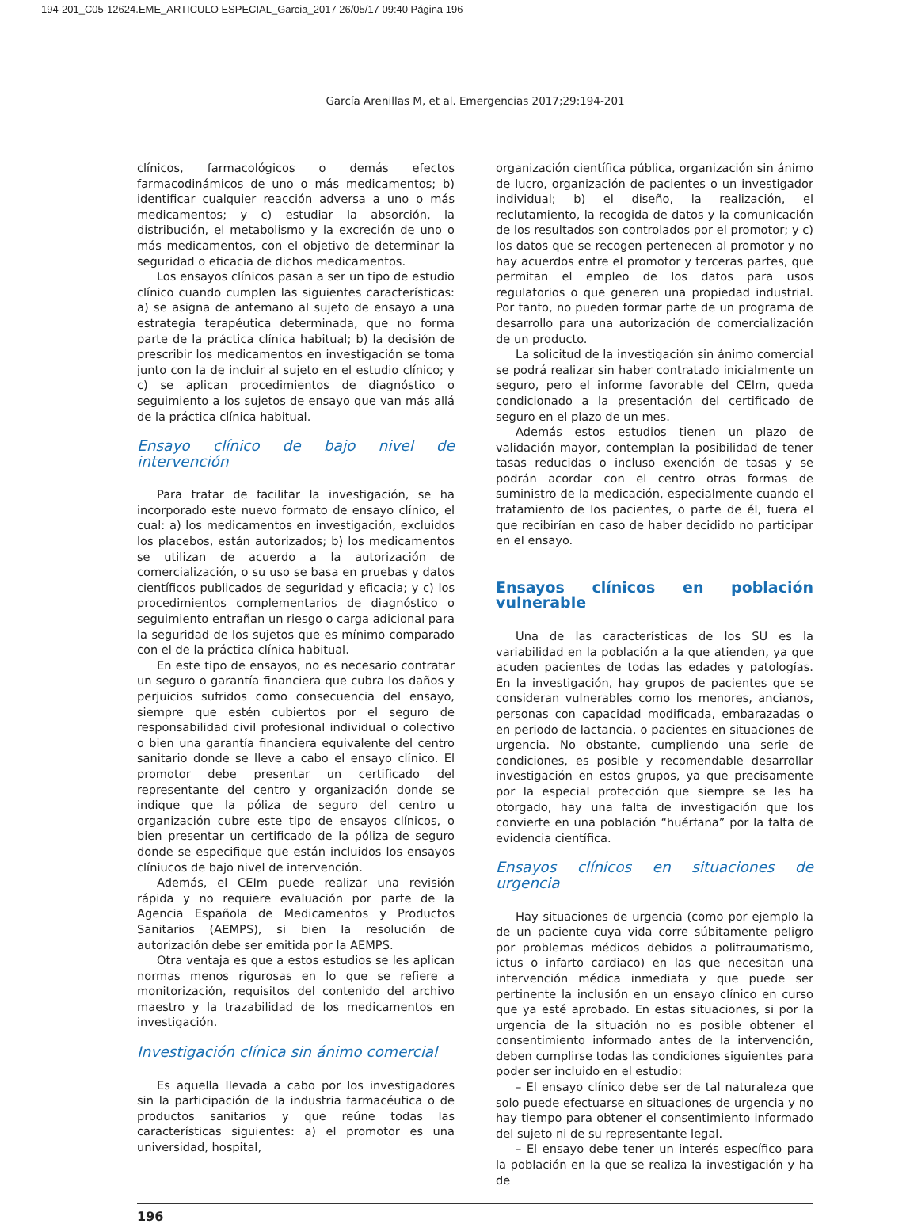194-201_C05-12624.EME_ARTICULO ESPECIAL_Garcia_2017 26/05/17 09:40 Página 196
García Arenillas M, et al. Emergencias 2017;29:194-201
clínicos, farmacológicos o demás efectos farmacodinámicos de uno o más medicamentos; b) identificar cualquier reacción adversa a uno o más medicamentos; y c) estudiar la absorción, la distribución, el metabolismo y la excreción de uno o más medicamentos, con el objetivo de determinar la seguridad o eficacia de dichos medicamentos.
Los ensayos clínicos pasan a ser un tipo de estudio clínico cuando cumplen las siguientes características: a) se asigna de antemano al sujeto de ensayo a una estrategia terapéutica determinada, que no forma parte de la práctica clínica habitual; b) la decisión de prescribir los medicamentos en investigación se toma junto con la de incluir al sujeto en el estudio clínico; y c) se aplican procedimientos de diagnóstico o seguimiento a los sujetos de ensayo que van más allá de la práctica clínica habitual.
Ensayo clínico de bajo nivel de intervención
Para tratar de facilitar la investigación, se ha incorporado este nuevo formato de ensayo clínico, el cual: a) los medicamentos en investigación, excluidos los placebos, están autorizados; b) los medicamentos se utilizan de acuerdo a la autorización de comercialización, o su uso se basa en pruebas y datos científicos publicados de seguridad y eficacia; y c) los procedimientos complementarios de diagnóstico o seguimiento entrañan un riesgo o carga adicional para la seguridad de los sujetos que es mínimo comparado con el de la práctica clínica habitual.
En este tipo de ensayos, no es necesario contratar un seguro o garantía financiera que cubra los daños y perjuicios sufridos como consecuencia del ensayo, siempre que estén cubiertos por el seguro de responsabilidad civil profesional individual o colectivo o bien una garantía financiera equivalente del centro sanitario donde se lleve a cabo el ensayo clínico. El promotor debe presentar un certificado del representante del centro y organización donde se indique que la póliza de seguro del centro u organización cubre este tipo de ensayos clínicos, o bien presentar un certificado de la póliza de seguro donde se especifique que están incluidos los ensayos clíniucos de bajo nivel de intervención.
Además, el CEIm puede realizar una revisión rápida y no requiere evaluación por parte de la Agencia Española de Medicamentos y Productos Sanitarios (AEMPS), si bien la resolución de autorización debe ser emitida por la AEMPS.
Otra ventaja es que a estos estudios se les aplican normas menos rigurosas en lo que se refiere a monitorización, requisitos del contenido del archivo maestro y la trazabilidad de los medicamentos en investigación.
Investigación clínica sin ánimo comercial
Es aquella llevada a cabo por los investigadores sin la participación de la industria farmacéutica o de productos sanitarios y que reúne todas las características siguientes: a) el promotor es una universidad, hospital,
organización científica pública, organización sin ánimo de lucro, organización de pacientes o un investigador individual; b) el diseño, la realización, el reclutamiento, la recogida de datos y la comunicación de los resultados son controlados por el promotor; y c) los datos que se recogen pertenecen al promotor y no hay acuerdos entre el promotor y terceras partes, que permitan el empleo de los datos para usos regulatorios o que generen una propiedad industrial. Por tanto, no pueden formar parte de un programa de desarrollo para una autorización de comercialización de un producto.
La solicitud de la investigación sin ánimo comercial se podrá realizar sin haber contratado inicialmente un seguro, pero el informe favorable del CEIm, queda condicionado a la presentación del certificado de seguro en el plazo de un mes.
Además estos estudios tienen un plazo de validación mayor, contemplan la posibilidad de tener tasas reducidas o incluso exención de tasas y se podrán acordar con el centro otras formas de suministro de la medicación, especialmente cuando el tratamiento de los pacientes, o parte de él, fuera el que recibirían en caso de haber decidido no participar en el ensayo.
Ensayos clínicos en población vulnerable
Una de las características de los SU es la variabilidad en la población a la que atienden, ya que acuden pacientes de todas las edades y patologías. En la investigación, hay grupos de pacientes que se consideran vulnerables como los menores, ancianos, personas con capacidad modificada, embarazadas o en periodo de lactancia, o pacientes en situaciones de urgencia. No obstante, cumpliendo una serie de condiciones, es posible y recomendable desarrollar investigación en estos grupos, ya que precisamente por la especial protección que siempre se les ha otorgado, hay una falta de investigación que los convierte en una población “huérfana” por la falta de evidencia científica.
Ensayos clínicos en situaciones de urgencia
Hay situaciones de urgencia (como por ejemplo la de un paciente cuya vida corre súbitamente peligro por problemas médicos debidos a politraumatismo, ictus o infarto cardiaco) en las que necesitan una intervención médica inmediata y que puede ser pertinente la inclusión en un ensayo clínico en curso que ya esté aprobado. En estas situaciones, si por la urgencia de la situación no es posible obtener el consentimiento informado antes de la intervención, deben cumplirse todas las condiciones siguientes para poder ser incluido en el estudio:
– El ensayo clínico debe ser de tal naturaleza que solo puede efectuarse en situaciones de urgencia y no hay tiempo para obtener el consentimiento informado del sujeto ni de su representante legal.
– El ensayo debe tener un interés específico para la población en la que se realiza la investigación y ha de
196